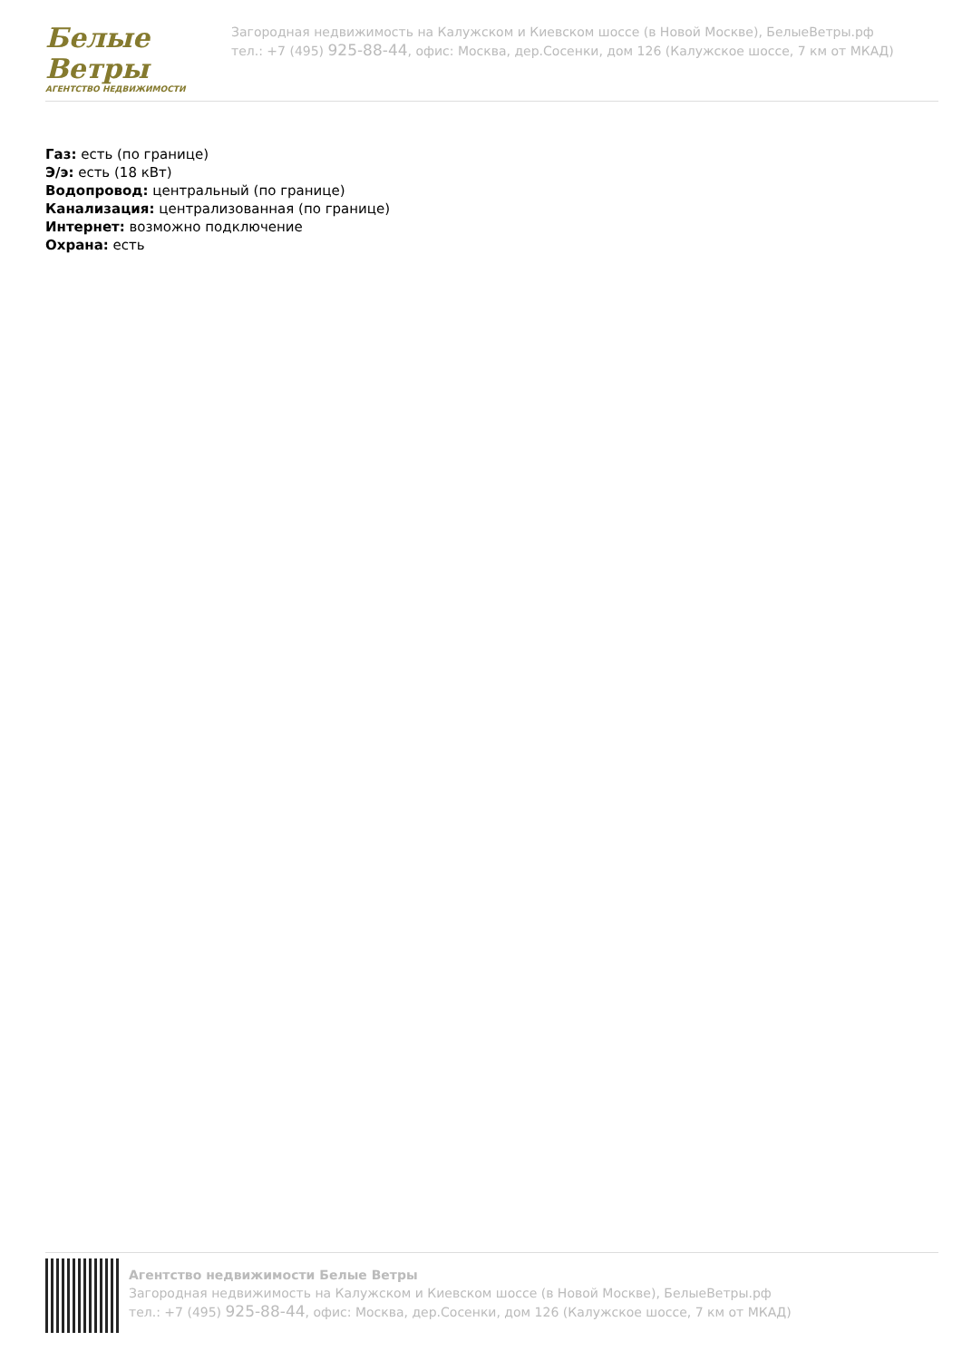Белые
Ветры
АГЕНТСТВО НЕДВИЖИМОСТИ
Загородная недвижимость на Калужском и Киевском шоссе (в Новой Москве), БелыеВетры.рф
тел.: +7 (495) 925-88-44, офис: Москва, дер.Сосенки, дом 126 (Калужское шоссе, 7 км от МКАД)
Газ: есть (по границе)
Э/э: есть (18 кВт)
Водопровод: центральный (по границе)
Канализация: централизованная (по границе)
Интернет: возможно подключение
Охрана: есть
Агентство недвижимости Белые Ветры
Загородная недвижимость на Калужском и Киевском шоссе (в Новой Москве), БелыеВетры.рф
тел.: +7 (495) 925-88-44, офис: Москва, дер.Сосенки, дом 126 (Калужское шоссе, 7 км от МКАД)